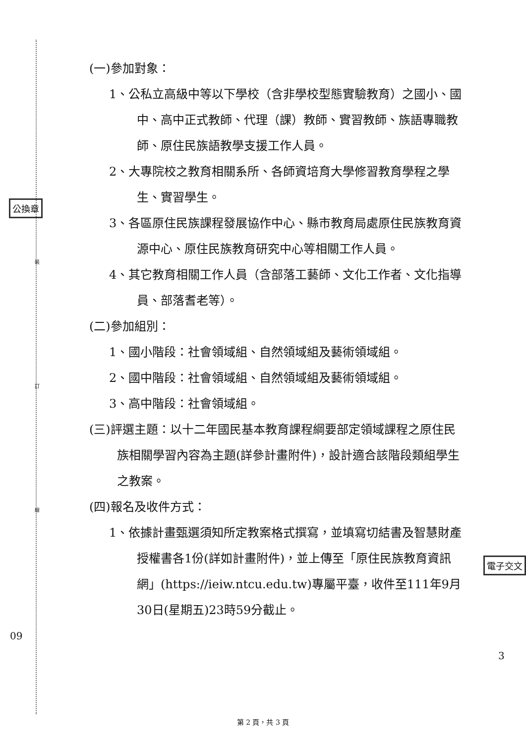裝
訂
線
公換章
電子交文
09
3
(一)參加對象：
1、公私立高級中等以下學校（含非學校型態實驗教育）之國小、國中、高中正式教師、代理（課）教師、實習教師、族語專職教師、原住民族語教學支援工作人員。
2、大專院校之教育相關系所、各師資培育大學修習教育學程之學生、實習學生。
3、各區原住民族課程發展協作中心、縣市教育局處原住民族教育資源中心、原住民族教育研究中心等相關工作人員。
4、其它教育相關工作人員（含部落工藝師、文化工作者、文化指導員、部落耆老等）。
(二)參加組別：
1、國小階段：社會領域組、自然領域組及藝術領域組。
2、國中階段：社會領域組、自然領域組及藝術領域組。
3、高中階段：社會領域組。
(三)評選主題：以十二年國民基本教育課程綱要部定領域課程之原住民族相關學習內容為主題(詳參計畫附件)，設計適合該階段類組學生之教案。
(四)報名及收件方式：
1、依據計畫甄選須知所定教案格式撰寫，並填寫切結書及智慧財產授權書各1份(詳如計畫附件)，並上傳至「原住民族教育資訊網」(https://ieiw.ntcu.edu.tw)專屬平臺，收件至111年9月30日(星期五)23時59分截止。
第 2 頁，共 3 頁